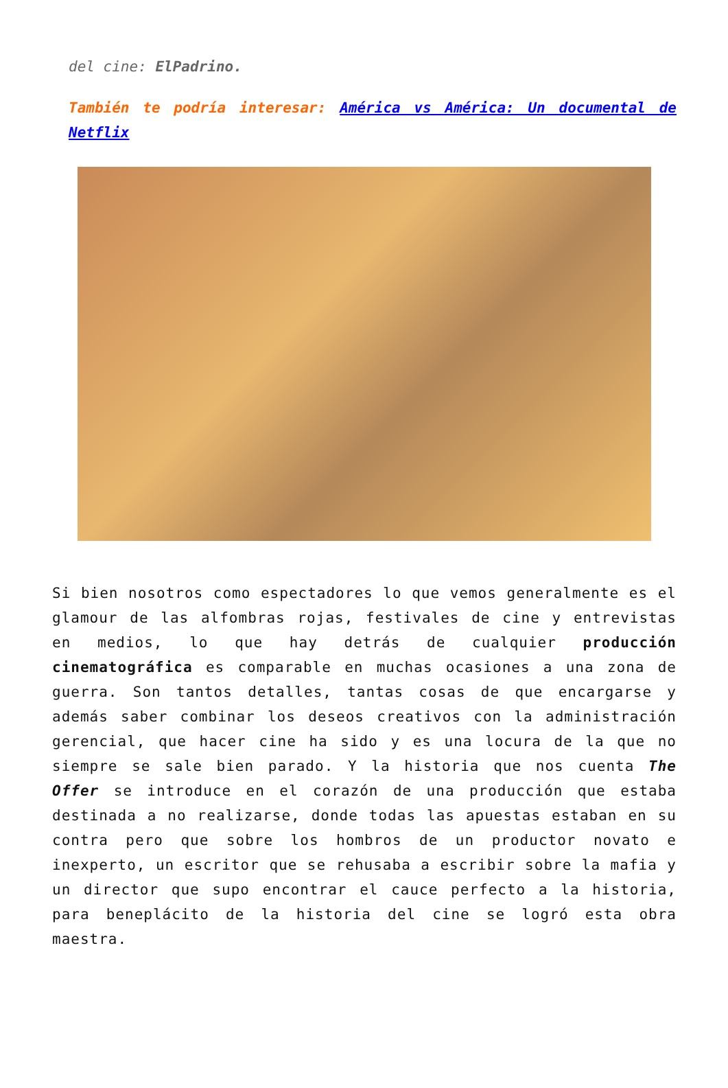del cine: ElPadrino.
También te podría interesar: América vs América: Un documental de Netflix
Si bien nosotros como espectadores lo que vemos generalmente es el glamour de las alfombras rojas, festivales de cine y entrevistas en medios, lo que hay detrás de cualquier producción cinematográfica es comparable en muchas ocasiones a una zona de guerra. Son tantos detalles, tantas cosas de que encargarse y además saber combinar los deseos creativos con la administración gerencial, que hacer cine ha sido y es una locura de la que no siempre se sale bien parado. Y la historia que nos cuenta The Offer se introduce en el corazón de una producción que estaba destinada a no realizarse, donde todas las apuestas estaban en su contra pero que sobre los hombros de un productor novato e inexperto, un escritor que se rehusaba a escribir sobre la mafia y un director que supo encontrar el cauce perfecto a la historia, para beneplácito de la historia del cine se logró esta obra maestra.